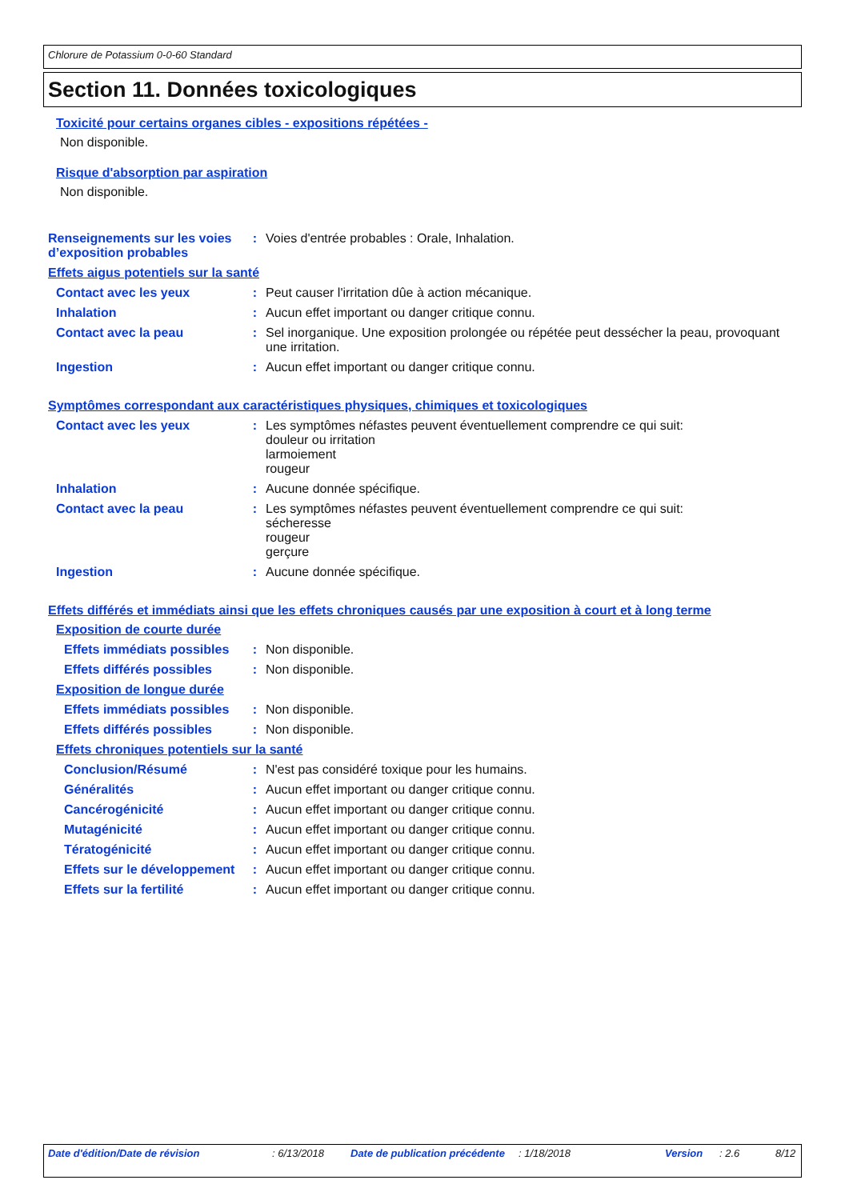Chlorure de Potassium 0-0-60 Standard
Section 11. Données toxicologiques
Toxicité pour certains organes cibles - expositions répétées -
Non disponible.
Risque d'absorption par aspiration
Non disponible.
Renseignements sur les voies d’exposition probables
: Voies d'entrée probables : Orale, Inhalation.
Effets aigus potentiels sur la santé
Contact avec les yeux : Peut causer l'irritation dûe à action mécanique.
Inhalation : Aucun effet important ou danger critique connu.
Contact avec la peau : Sel inorganique. Une exposition prolongée ou répétée peut dessécher la peau, provoquant une irritation.
Ingestion : Aucun effet important ou danger critique connu.
Symptômes correspondant aux caractéristiques physiques, chimiques et toxicologiques
Contact avec les yeux : Les symptômes néfastes peuvent éventuellement comprendre ce qui suit:
douleur ou irritation
larmoiement
rougeur
Inhalation : Aucune donnée spécifique.
Contact avec la peau : Les symptômes néfastes peuvent éventuellement comprendre ce qui suit:
sécheresse
rougeur
gerçure
Ingestion : Aucune donnée spécifique.
Effets différés et immédiats ainsi que les effets chroniques causés par une exposition à court et à long terme
Exposition de courte durée
Effets immédiats possibles
: Non disponible.
Effets différés possibles
: Non disponible.
Exposition de longue durée
Effets immédiats possibles
: Non disponible.
Effets différés possibles
: Non disponible.
Effets chroniques potentiels sur la santé
Conclusion/Résumé : N'est pas considéré toxique pour les humains.
Généralités : Aucun effet important ou danger critique connu.
Cancérogénicité : Aucun effet important ou danger critique connu.
Mutagénicité : Aucun effet important ou danger critique connu.
Tératogénicité : Aucun effet important ou danger critique connu.
Effets sur le développement
: Aucun effet important ou danger critique connu.
Effets sur la fertilité : Aucun effet important ou danger critique connu.
Date d'édition/Date de révision : 6/13/2018 Date de publication précédente
: 1/18/2018 Version : 2.6 8/12